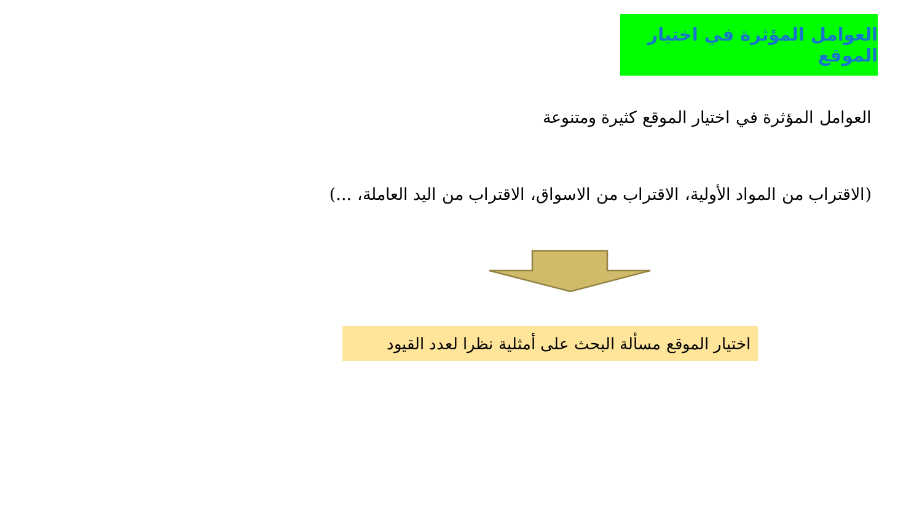العوامل المؤثرة في اختيار الموقع
العوامل المؤثرة في اختيار الموقع كثيرة ومتنوعة
(الاقتراب من المواد الأولية، الاقتراب من الاسواق، الاقتراب من اليد العاملة، ...)
اختيار الموقع مسألة البحث على أمثلية نظرا لعدد القيود